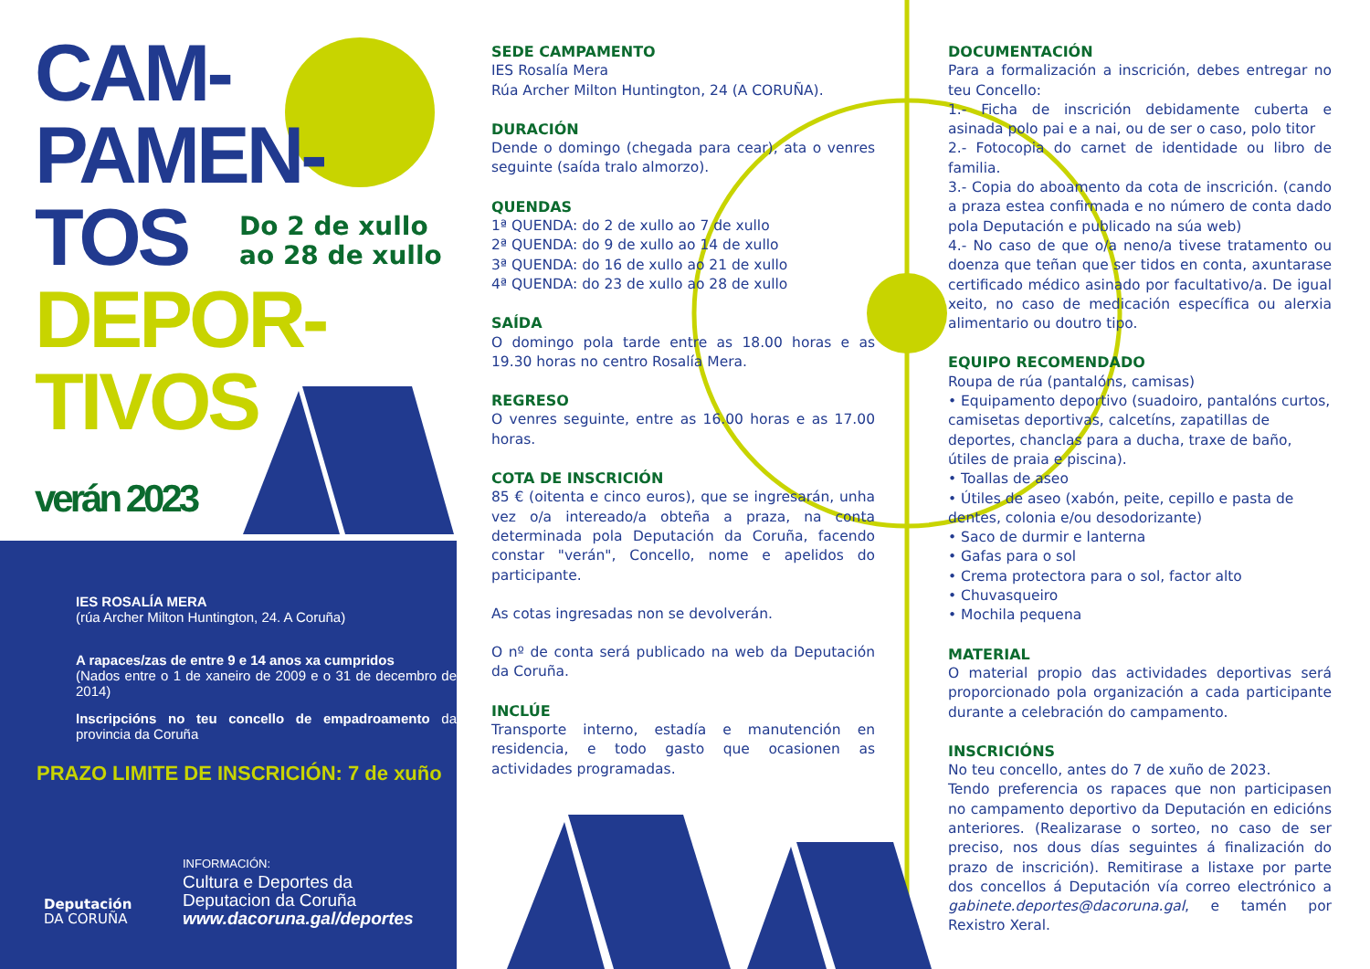CAM-
PAMEN-
TOS
DEPOR-
TIVOS
verán 2023
Do 2 de xullo
ao 28 de xullo
IES ROSALÍA MERA
(rúa Archer Milton Huntington, 24. A Coruña)
A rapaces/zas de entre 9 e 14 anos xa cumpridos
(Nados entre o 1 de xaneiro de 2009 e o 31 de decembro de 2014)
Inscripcións no teu concello de empadroamento da provincia da Coruña
PRAZO LIMITE DE INSCRICIÓN: 7 de xuño
Deputación
DA CORUÑA
INFORMACIÓN:
Cultura e Deportes da
Deputacion da Coruña
www.dacoruna.gal/deportes
SEDE CAMPAMENTO
IES Rosalía Mera
Rúa Archer Milton Huntington, 24 (A CORUÑA).
DURACIÓN
Dende o domingo (chegada para cear), ata o venres seguinte (saída tralo almorzo).
QUENDAS
1ª QUENDA: do 2 de xullo ao 7 de xullo
2ª QUENDA: do 9 de xullo ao 14 de xullo
3ª QUENDA: do 16 de xullo ao 21 de xullo
4ª QUENDA: do 23 de xullo ao 28 de xullo
SAÍDA
O domingo pola tarde entre as 18.00 horas e as 19.30 horas no centro Rosalía Mera.
REGRESO
O venres seguinte, entre as 16.00 horas e as 17.00 horas.
COTA DE INSCRICIÓN
85 € (oitenta e cinco euros), que se ingresarán, unha vez o/a intereado/a obteña a praza, na conta determinada pola Deputación da Coruña, facendo constar "verán", Concello, nome e apelidos do participante.
As cotas ingresadas non se devolverán.
O nº de conta será publicado na web da Deputación da Coruña.
INCLÚE
Transporte interno, estadía e manutención en residencia, e todo gasto que ocasionen as actividades programadas.
DOCUMENTACIÓN
Para a formalización a inscrición, debes entregar no teu Concello:
1.- Ficha de inscrición debidamente cuberta e asinada polo pai e a nai, ou de ser o caso, polo titor
2.- Fotocopia do carnet de identidade ou libro de familia.
3.- Copia do aboamento da cota de inscrición. (cando a praza estea confirmada e no número de conta dado pola Deputación e publicado na súa web)
4.- No caso de que o/a neno/a tivese tratamento ou doenza que teñan que ser tidos en conta, axuntarase certificado médico asinado por facultativo/a. De igual xeito, no caso de medicación específica ou alerxia alimentario ou doutro tipo.
EQUIPO RECOMENDADO
Roupa de rúa (pantalóns, camisas)
• Equipamento deportivo (suadoiro, pantalóns curtos, camisetas deportivas, calcetíns, zapatillas de deportes, chanclas para a ducha, traxe de baño, útiles de praia e piscina).
• Toallas de aseo
• Útiles de aseo (xabón, peite, cepillo e pasta de dentes, colonia e/ou desodorizante)
• Saco de durmir e lanterna
• Gafas para o sol
• Crema protectora para o sol, factor alto
• Chuvasqueiro
• Mochila pequena
MATERIAL
O material propio das actividades deportivas será proporcionado pola organización a cada participante durante a celebración do campamento.
INSCRICIÓNS
No teu concello, antes do 7 de xuño de 2023.
Tendo preferencia os rapaces que non participasen no campamento deportivo da Deputación en edicións anteriores. (Realizarase o sorteo, no caso de ser preciso, nos dous días seguintes á finalización do prazo de inscrición). Remitirase a listaxe por parte dos concellos á Deputación vía correo electrónico a gabinete.deportes@dacoruna.gal, e tamén por Rexistro Xeral.